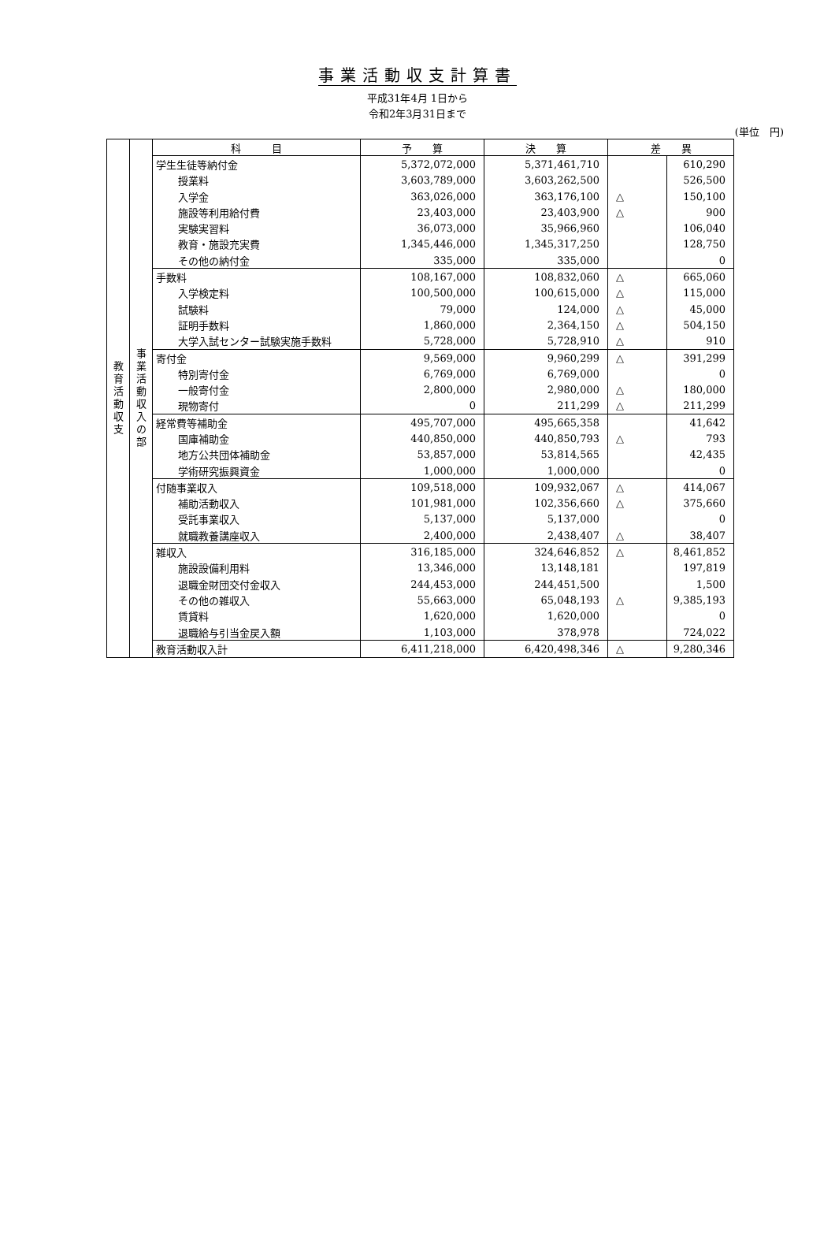事業活動収支計算書
平成31年4月 1日から
令和2年3月31日まで
(単位　円)
| 教 育 活 動 収 支 | 事 業 活 動 収 入 の 部 | 科 目 | 予 算 | 決 算 | 差 異 | |
| | | 学生生徒等納付金 | 5,372,072,000 | 5,371,461,710 | | 610,290 |
| | | 授業料 | 3,603,789,000 | 3,603,262,500 | | 526,500 |
| | | 入学金 | 363,026,000 | 363,176,100 | △ | 150,100 |
| | | 施設等利用給付費 | 23,403,000 | 23,403,900 | △ | 900 |
| | | 実験実習料 | 36,073,000 | 35,966,960 | | 106,040 |
| | | 教育・施設充実費 | 1,345,446,000 | 1,345,317,250 | | 128,750 |
| | | その他の納付金 | 335,000 | 335,000 | | 0 |
| | | 手数料 | 108,167,000 | 108,832,060 | △ | 665,060 |
| | | 入学検定料 | 100,500,000 | 100,615,000 | △ | 115,000 |
| | | 試験料 | 79,000 | 124,000 | △ | 45,000 |
| | | 証明手数料 | 1,860,000 | 2,364,150 | △ | 504,150 |
| | | 大学入試センター試験実施手数料 | 5,728,000 | 5,728,910 | △ | 910 |
| | | 寄付金 | 9,569,000 | 9,960,299 | △ | 391,299 |
| | | 特別寄付金 | 6,769,000 | 6,769,000 | | 0 |
| | | 一般寄付金 | 2,800,000 | 2,980,000 | △ | 180,000 |
| | | 現物寄付 | 0 | 211,299 | △ | 211,299 |
| | | 経常費等補助金 | 495,707,000 | 495,665,358 | | 41,642 |
| | | 国庫補助金 | 440,850,000 | 440,850,793 | △ | 793 |
| | | 地方公共団体補助金 | 53,857,000 | 53,814,565 | | 42,435 |
| | | 学術研究振興資金 | 1,000,000 | 1,000,000 | | 0 |
| | | 付随事業収入 | 109,518,000 | 109,932,067 | △ | 414,067 |
| | | 補助活動収入 | 101,981,000 | 102,356,660 | △ | 375,660 |
| | | 受託事業収入 | 5,137,000 | 5,137,000 | | 0 |
| | | 就職教養講座収入 | 2,400,000 | 2,438,407 | △ | 38,407 |
| | | 雑収入 | 316,185,000 | 324,646,852 | △ | 8,461,852 |
| | | 施設設備利用料 | 13,346,000 | 13,148,181 | | 197,819 |
| | | 退職金財団交付金収入 | 244,453,000 | 244,451,500 | | 1,500 |
| | | その他の雑収入 | 55,663,000 | 65,048,193 | △ | 9,385,193 |
| | | 賃貸料 | 1,620,000 | 1,620,000 | | 0 |
| | | 退職給与引当金戻入額 | 1,103,000 | 378,978 | | 724,022 |
| | | 教育活動収入計 | 6,411,218,000 | 6,420,498,346 | △ | 9,280,346 |